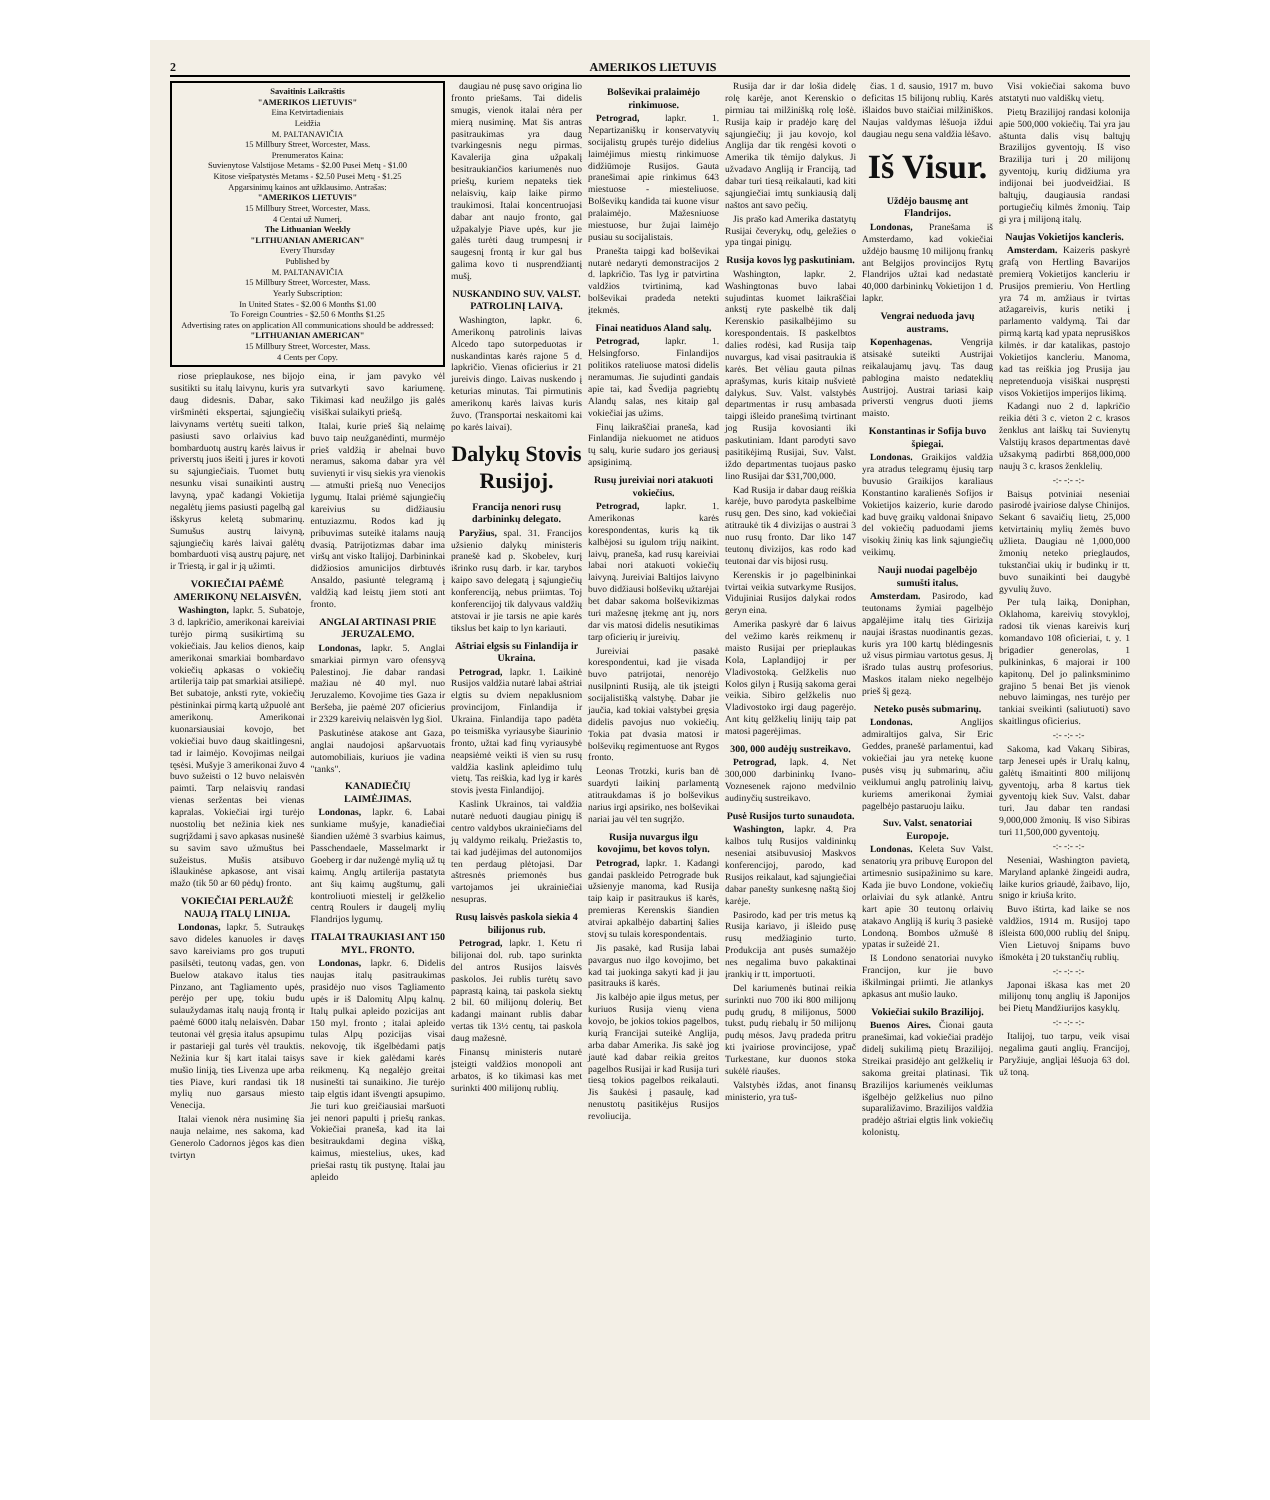2 AMERIKOS LIETUVIS
Savaitinis Laikraštis
"AMERIKOS LIETUVIS"
Eina Ketvirtadieniais
Leidžia
M. PALTANAVIČIA
15 Millbury Street, Worcester, Mass.
Prenumeratos Kaina:
Suvienytose Valstijose Metams - $2.00 Pusei Metų - $1.00
Kitose viešpatystės Metams - $2.50 Pusei Metų - $1.25
Apgarsinimų kainos ant užklausimo. Antrašas:
"AMERIKOS LIETUVIS"
15 Millbury Street, Worcester, Mass.
4 Centai už Numerį.
The Lithuanian Weekly
"LITHUANIAN AMERICAN"
Every Thursday
Published by
M. PALTANAVIČIA
15 Millbury Street, Worcester, Mass.
Yearly Subscription:
In United States - $2.00 6 Months $1.00
To Foreign Countries - $2.50 6 Months $1.25
Advertising rates on application All communications should be addressed:
"LITHUANIAN AMERICAN"
15 Millbury Street, Worcester, Mass.
4 Cents per Copy.
riose prieplaukose, nes bijojo susitikti su italų laivynu, kuris yra daug didesnis. Dabar, sako viršminėti ekspertai, sąjungiečių laivynams vertėtų sueiti talkon, pasiusti savo orlaivius kad bombarduotų austrų karės laivus ir priverstų juos išeiti į jures ir kovoti su sąjungiečiais. Tuomet butų nesunku visai sunaikinti austrų lavyną, ypač kadangi Vokietija negalėtų jiems pasiusti pagelbą gal išskyrus keletą submarinų. Sumušus austrų laivyną, sąjungiečių karės laivai galėtų bombarduoti visą austrų pajurę, net ir Triestą, ir gal ir ją užimti.
VOKIEČIAI PAĖMĖ AMERIKONŲ NELAISVĖN.
Washington, lapkr. 5. Subatoje, 3 d. lapkričio, amerikonai kareiviai turėjo pirmą susikirtimą su vokiečiais. Jau kelios dienos, kaip amerikonai smarkiai bombardavo vokiečių apkasas o vokiečių artilerija taip pat smarkiai atsiliepė. Bet subatoje, anksti ryte, vokiečių pėstininkai pirmą kartą užpuolė ant amerikonų. Amerikonai kuonarsiausiai kovojo, bet vokiečiai buvo daug skaitlingesni, tad ir laimėjo. Kovojimas neilgai tęsėsi. Mušyje 3 amerikonai žuvo 4 buvo sužeisti o 12 buvo nelaisvėn paimti. Tarp nelaisvių randasi vienas seržentas bei vienas kapralas. Vokiečiai irgi turėjo nuostolių bet nežinia kiek nes sugrįždami į savo apkasas nusinešė su savim savo užmuštus bei sužeistus. Mušis atsibuvo išlaukinėse apkasose, ant visai mažo (tik 50 ar 60 pėdų) fronto.
VOKIEČIAI PERLAUŽĖ NAUJĄ ITALŲ LINIJA.
Londonas, lapkr. 5. Sutraukęs savo dideles kanuoles ir davęs savo kareiviams pro gos truputi pasilsėti, teutonų vadas, gen. von Buelow atakavo italus ties Pinzano, ant Tagliamento upės, perėjo per upę, tokiu budu sulaužydamas italų naują frontą ir paėmė 6000 italų nelaisvėn. Dabar teutonai vėl gręsia italus apsupimu ir pastarieji gal turės vėl trauktis. Nežinia kur šį kart italai taisys mušio liniją, ties Livenza upe arba ties Piave, kuri randasi tik 18 mylių nuo garsaus miesto Venecija.
Italai vienok nėra nusiminę šia nauja nelaime, nes sakoma, kad Generolo Cadornos jėgos kas dien tvirtyn
eina, ir jam pavyko vėl sutvarkyti savo kariumenę. Tikimasi kad neužilgo jis galės visiškai sulaikyti priešą.
Italai, kurie prieš šią nelaimę buvo taip neužganėdinti, murmėjo prieš valdžią ir abelnai buvo neramus, sakoma dabar yra vėl suvienyti ir visų siekis yra vienokis — atmušti priešą nuo Venecijos lygumų. Italai priėmė sąjungiečių kareivius su didžiausiu entuziazmu. Rodos kad jų pribuvimas suteikė italams naują dvasią. Patrijotizmas dabar ima viršų ant visko Italijoj. Darbininkai didžiosios amunicijos dirbtuvės Ansaldo, pasiuntė telegramą į valdžią kad leistų jiem stoti ant fronto.
ANGLAI ARTINASI PRIE JERUZALEMO.
Londonas, lapkr. 5. Anglai smarkiai pirmyn varo ofensyvą Palestinoj. Jie dabar randasi mažiau nė 40 myl. nuo Jeruzalemo. Kovojime ties Gaza ir Beršeba, jie paėmė 207 oficierius ir 2329 kareivių nelaisvėn lyg šiol.
Paskutinėse atakose ant Gaza, anglai naudojosi apšarvuotais automobiliais, kuriuos jie vadina "tanks".
KANADIEČIŲ LAIMĖJIMAS.
Londonas, lapkr. 6. Labai sunkiame mušyje, kanadiečiai šiandien užėmė 3 svarbius kaimus, Passchendaele, Masselmarkt ir Goeberg ir dar nužengė mylią už tų kaimų. Anglų artilerija pastatyta ant šių kaimų augštumų, gali kontroliuoti miestelį ir gelžkelio centrą Roulers ir daugelį mylių Flandrijos lygumų.
ITALAI TRAUKIASI ANT 150 MYL. FRONTO.
Londonas, lapkr. 6. Didelis naujas italų pasitraukimas prasidėjo nuo visos Tagliamento upės ir iš Dalomitų Alpų kalnų. Italų pulkai apleido pozicijas ant 150 myl. fronto ; italai apleido tulas Alpų pozicijas visai nekovoję, tik išgelbėdami patįs save ir kiek galėdami karės reikmenų. Ką negalėjo greitai nusinešti tai sunaikino. Jie turėjo taip elgtis idant išvengti apsupimo. Jie turi kuo greičiausiai maršuoti jei nenori papulti į priešų rankas. Vokiečiai praneša, kad ita lai besitraukdami degina višką, kaimus, miestelius, ukes, kad priešai rastų tik pustynę. Italai jau apleido
daugiau nė pusę savo origina lio fronto priešams. Tai didelis smugis, vienok italai nėra per mierą nusiminę. Mat šis antras pasitraukimas yra daug tvarkingesnis negu pirmas. Kavalerija gina užpakalį besitraukiančios kariumenės nuo priešų, kuriem nepateks tiek nelaisvių, kaip laike pirmo traukimosi. Italai koncentruojasi dabar ant naujo fronto, gal užpakalyje Piave upės, kur jie galės turėti daug trumpesnį ir saugesnį frontą ir kur gal bus galima kovo ti nusprendžiantį mušį.
NUSKANDINO SUV. VALST. PATROLINĮ LAIVĄ.
Washington, lapkr. 6. Amerikonų patrolinis laivas Alcedo tapo sutorpeduotas ir nuskandintas karės rajone 5 d. lapkričio. Vienas oficierius ir 21 jureivis dingo. Laivas nuskendo į keturias minutas. Tai pirmutinis amerikonų karės laivas kuris žuvo. (Transportai neskaitomi kai po karės laivai).
Dalykų Stovis Rusijoj.
Francija nenori rusų darbininkų delegato.
Paryžius, spal. 31. Francijos užsienio dalykų ministeris pranešė kad p. Skobelev, kurį išrinko rusų darb. ir kar. tarybos kaipo savo delegatą į sąjungiečių konferenciją, nebus priimtas. Toj konferencijoj tik dalyvaus valdžių atstovai ir jie tarsis ne apie karės tikslus bet kaip to lyn kariauti.
Aštriai elgsis su Finlandija ir Ukraina.
Petrograd, lapkr. 1. Laikinė Rusijos valdžia nutarė labai aštriai elgtis su dviem nepaklusniom provincijom, Finlandija ir Ukraina. Finlandija tapo padėta po teismiška vyriausybe šiaurinio fronto, užtai kad finų vyriausybė neapsiėmė veikti iš vien su rusų valdžia kaslink apleidimo tulų vietų. Tas reiškia, kad lyg ir karės stovis įvesta Finlandijoj.
Kaslink Ukrainos, tai valdžia nutarė neduoti daugiau pinigų iš centro valdybos ukrainiečiams del jų valdymo reikalų. Priežastis to, tai kad judėjimas del autonomijos ten perdaug plėtojasi. Dar aštresnės priemonės bus vartojamos jei ukrainiečiai nesupras.
Rusų laisvės paskola siekia 4 bilijonus rub.
Petrograd, lapkr. 1. Ketu ri bilijonai dol. rub. tapo surinkta del antros Rusijos laisvės paskolos. Jei rublis turėtų savo paprastą kainą, tai paskola siektų 2 bil. 60 milijonų dolerių. Bet kadangi mainant rublis dabar vertas tik 13½ centų, tai paskola daug mažesnė.
Finansų ministeris nutarė įsteigti valdžios monopoli ant arbatos, iš ko tikimasi kas met surinkti 400 milijonų rublių.
Bolševikai pralaimėjo rinkimuose.
Petrograd, lapkr. 1. Nepartizaniškų ir konservatyvių socijalistų grupės turėjo didelius laimėjimus miestų rinkimuose didžiūmoje Rusijos. Gauta pranešimai apie rinkimus 643 miestuose - miesteliuose. Bolševikų kandida tai kuone visur pralaimėjo. Mažesniuose miestuose, bur žujai laimėjo pusiau su socijalistais.
Pranešta taipgi kad bolševikai nutarė nedaryti demonstracijos 2 d. lapkričio. Tas lyg ir patvirtina valdžios tvirtinimą, kad bolševikai pradeda netekti įtekmės.
Finai neatiduos Aland salų.
Petrograd, lapkr. 1. Helsingforso. Finlandijos politikos rateliuose matosi didelis neramumas. Jie sujudinti gandais apie tai, kad Švedija pagriebtų Alandų salas, nes kitaip gal vokiečiai jas užims.
Finų laikraščiai praneša, kad Finlandija niekuomet ne atiduos tų salų, kurie sudaro jos geriausį apsiginimą.
Rusų jureiviai nori atakuoti vokiečius.
Petrograd, lapkr. 1. Amerikonas karės korespondentas, kuris ką tik kalbėjosi su igulom trijų naikint. laivų, praneša, kad rusų kareiviai labai nori atakuoti vokiečių laivyną. Jureiviai Baltijos laivyno buvo didžiausi bolševikų užtarėjai bet dabar sakoma bolševikizmas turi mažesnę įtekmę ant jų, nors dar vis matosi didelis nesutikimas tarp oficierių ir jureivių.
Jureiviai pasakė korespondentui, kad jie visada buvo patrijotai, nenorėjo nusilpninti Rusiją, ale tik įsteigti socijalistišką valstybę. Dabar jie jaučia, kad tokiai valstybei gręsia didelis pavojus nuo vokiečių. Tokia pat dvasia matosi ir bolševikų regimentuose ant Rygos fronto.
Leonas Trotzki, kuris ban dė suardyti laikinį parlamentą atitraukdamas iš jo bolševikus narius irgi apsiriko, nes bolševikai nariai jau vėl ten sugrįžo.
Rusija nuvargus ilgu kovojimu, bet kovos tolyn.
Petrograd, lapkr. 1. Kadangi gandai paskleido Petrograde buk užsienyje manoma, kad Rusija taip kaip ir pasitraukus iš karės, premieras Kerenskis šiandien atvirai apkalbėjo dabartinį šalies stovį su tulais korespondentais.
Jis pasakė, kad Rusija labai pavargus nuo ilgo kovojimo, bet kad tai juokinga sakyti kad ji jau pasitrauks iš karės.
Jis kalbėjo apie ilgus metus, per kuriuos Rusija vienų viena kovojo, be jokios tokios pagelbos, kurią Francijai suteikė Anglija, arba dabar Amerika. Jis sakė jog jautė kad dabar reikia greitos pagelbos Rusijai ir kad Rusija turi tiesą tokios pagelbos reikalauti. Jis šaukėsi į pasaulę, kad nenustotų pasitikėjus Rusijos revoliucija.
Rusija dar ir dar lošia didelę rolę karėje, anot Kerenskio o pirmiau tai milžinišką rolę lošė. Rusija kaip ir pradėjo karę del sąjungiečių; ji jau kovojo, kol Anglija dar tik rengėsi kovoti o Amerika tik tėmijo dalykus. Ji užvadavo Angliją ir Franciją, tad dabar turi tiesą reikalauti, kad kiti sąjungiečiai imtų sunkiausią dalį naštos ant savo pečių.
Jis prašo kad Amerika dastatytų Rusijai čeverykų, odų, geležies o ypa tingai pinigų.
Rusija kovos lyg paskutiniam.
Washington, lapkr. 2. Washingtonas buvo labai sujudintas kuomet laikraščiai ankstį ryte paskelbė tik dalį Kerenskio pasikalbėjimo su korespondentais. Iš paskelbtos dalies rodėsi, kad Rusija taip nuvargus, kad visai pasitraukia iš karės. Bet vėliau gauta pilnas aprašymas, kuris kitaip nušvietė dalykus. Suv. Valst. valstybės departmentas ir rusų ambasada taipgi išleido pranešimą tvirtinant jog Rusija kovosianti iki paskutiniam. Idant parodyti savo pasitikėjimą Rusijai, Suv. Valst. iždo departmentas tuojaus pasko lino Rusijai dar $31,700,000.
Kad Rusija ir dabar daug reiškia karėje, buvo parodyta paskelbime rusų gen. Des sino, kad vokiečiai atitraukė tik 4 divizijas o austrai 3 nuo rusų fronto. Dar liko 147 teutonų divizijos, kas rodo kad teutonai dar vis bijosi rusų.
Kerenskis ir jo pagelbininkai tvirtai veikia sutvarkyme Rusijos. Vidujiniai Rusijos dalykai rodos geryn eina.
Amerika paskyrė dar 6 laivus del vežimo karės reikmenų ir maisto Rusijai per prieplaukas Kola, Laplandijoj ir per Vladivostoką. Gelžkelis nuo Kolos gilyn į Rusiją sakoma gerai veikia. Sibiro gelžkelis nuo Vladivostoko irgi daug pagerėjo. Ant kitų gelžkelių linijų taip pat matosi pagerėjimas.
300, 000 audėjų sustreikavo.
Petrograd, lapk. 4. Net 300,000 darbininkų Ivano-Voznesenek rajono medvilnio audinyčių sustreikavo.
Pusė Rusijos turto sunaudota.
Washington, lapkr. 4. Pra kalbos tulų Rusijos valdininkų neseniai atsibuvusioj Maskvos konferencijoj, parodo, kad Rusijos reikalaut, kad sąjungiečiai dabar panešty sunkesnę naštą šioj karėje.
Pasirodo, kad per tris metus ką Rusija kariavo, ji išleido pusę rusų medžiaginio turto. Produkcija ant pusės sumažėjo nes negalima buvo pakaktinai įrankių ir tt. importuoti.
Del kariumenės butinai reikia surinkti nuo 700 iki 800 milijonų pudų grudų, 8 milijonus, 5000 tukst. pudų riebalų ir 50 milijonų pudų mėsos. Javų pradeda pritru kti įvairiose provincijose, ypač Turkestane, kur duonos stoka sukėlė riaušes.
Valstybės iždas, anot finansų ministerio, yra tuš-
čias. 1 d. sausio, 1917 m. buvo deficitas 15 bilijonų rublių. Karės išlaidos buvo staičiai milžiniškos. Naujas valdymas lėšuoja iždui daugiau negu sena valdžia lėšavo.
Iš Visur.
Uždėjo bausmę ant Flandrijos.
Londonas, Pranešama iš Amsterdamo, kad vokiečiai uždėjo bausmę 10 milijonų frankų ant Belgijos provincijos Rytų Flandrijos užtai kad nedastatė 40,000 darbininkų Vokietijon 1 d. lapkr.
Vengrai neduoda javų austrams.
Kopenhagenas. Vengrija atsisakė suteikti Austrijai reikalaujamų javų. Tas daug pablogina maisto nedateklių Austrijoj. Austrai tariasi kaip priversti vengrus duoti jiems maisto.
Konstantinas ir Sofija buvo špiegai.
Londonas. Graikijos valdžia yra atradus telegramų ėjusių tarp buvusio Graikijos karaliaus Konstantino karalienės Sofijos ir Vokietijos kaizerio, kurie darodo kad buvę graikų valdonai šnipavo del vokiečių paduodami jiems visokių žinių kas link sąjungiečių veikimų.
Nauji nuodai pagelbėjo sumušti italus.
Amsterdam. Pasirodo, kad teutonams žymiai pagelbėjo apgalėjime italų ties Girizija naujai išrastas nuodinantis gezas. kuris yra 100 kartų blėdingesnis už visus pirmiau vartotus gesus. Jį išrado tulas austrų profesorius. Maskos italam nieko negelbėjo prieš šį gezą.
Neteko pusės submarinų.
Londonas. Anglijos admiraltijos galva, Sir Eric Geddes, pranešė parlamentui, kad vokiečiai jau yra netekę kuone pusės visų jų submarinų, ačiu veiklumui anglų patrolinių laivų, kuriems amerikonai žymiai pagelbėjo pastaruoju laiku.
Suv. Valst. senatoriai Europoje.
Londonas. Keleta Suv Valst. senatorių yra pribuvę Europon del artimesnio susipažinimo su kare. Kada jie buvo Londone, vokiečių orlaiviai du syk atlankė. Antru kart apie 30 teutonų orlaivių atakavo Angliją iš kurių 3 pasiekė Londoną. Bombos užmušė 8 ypatas ir sužeidė 21.
Iš Londono senatoriai nuvyko Francijon, kur jie buvo iškilmingai priimti. Jie atlankys apkasus ant mušio lauko.
Vokiečiai sukilo Brazilijoj.
Buenos Aires. Čionai gauta pranešimai, kad vokiečiai pradėjo didelį sukilimą pietų Brazilijoj. Streikai prasidėjo ant gelžkelių ir sakoma greitai platinasi. Tik Brazilijos kariumenės veiklumas išgelbėjo gelžkelius nuo pilno suparaližavimo. Brazilijos valdžia pradėjo aštriai elgtis link vokiečių kolonistų.
Visi vokiečiai sakoma buvo atstatyti nuo valdiškų vietų.
Pietų Brazilijoj randasi kolonija apie 500,000 vokiečių. Tai yra jau aštunta dalis visų baltųjų Brazilijos gyventojų. Iš viso Brazilija turi į 20 milijonų gyventojų, kurių didžiuma yra indijonai bei juodveidžiai. Iš baltųjų, daugiausia randasi portugiečių kilmės žmonių. Taip gi yra į milijoną italų.
Naujas Vokietijos kancleris.
Amsterdam. Kaizeris paskyrė grafą von Hertling Bavarijos premierą Vokietijos kancleriu ir Prusijos premieriu. Von Hertling yra 74 m. amžiaus ir tvirtas atžagareivis, kuris netiki į parlamento valdymą. Tai dar pirmą kartą kad ypata neprusiškos kilmės. ir dar katalikas, pastojo Vokietijos kancleriu. Manoma, kad tas reiškia jog Prusija jau nepretenduoja visiškai nuspręsti visos Vokietijos imperijos likimą.
Kadangi nuo 2 d. lapkričio reikia dėti 3 c. vieton 2 c. krasos ženklus ant laiškų tai Suvienytų Valstijų krasos departmentas davė užsakymą padirbti 868,000,000 naujų 3 c. krasos ženklelių.
-:- -:- -:-
Baisųs potviniai neseniai pasirodė įvairiose dalyse Chinijos. Sekant 6 savaičių lietų, 25,000 ketvirtainių mylių žemės buvo užlieta. Daugiau nė 1,000,000 žmonių neteko prieglaudos, tukstančiai ukių ir budinkų ir tt. buvo sunaikinti bei daugybė gyvulių žuvo.
Per tulą laiką, Doniphan, Oklahoma, kareivių stovykloj, radosi tik vienas kareivis kurį komandavo 108 oficieriai, t. y. 1 brigadier generolas, 1 pulkininkas, 6 majorai ir 100 kapitonų. Del jo palinksminimo grajino 5 benai Bet jis vienok nebuvo laimingas, nes turėjo per tankiai sveikinti (saliutuoti) savo skaitlingus oficierius.
-:- -:- -:-
Sakoma, kad Vakarų Sibiras, tarp Jenesei upės ir Uralų kalnų, galėtų išmaitinti 800 milijonų gyventojų, arba 8 kartus tiek gyventojų kiek Suv. Valst. dabar turi. Jau dabar ten randasi 9,000,000 žmonių. Iš viso Sibiras turi 11,500,000 gyventojų.
-:- -:- -:-
Neseniai, Washington pavietą, Maryland aplankė žingeidi audra, laike kurios griaudė, žaibavo, lijo, snigo ir kriuša krito.
Buvo ištirta, kad laike se nos valdžios, 1914 m. Rusijoj tapo išleista 600,000 rublių del šnipų. Vien Lietuvoj šnipams buvo išmokėta į 20 tukstančių rublių.
-:- -:- -:-
Japonai iškasa kas met 20 milijonų tonų anglių iš Japonijos bei Pietų Mandžiurijos kasyklų.
-:- -:- -:-
Italijoj, tuo tarpu, veik visai negalima gauti anglių. Francijoj, Paryžiuje, anglįai lėšuoja 63 dol. už toną.